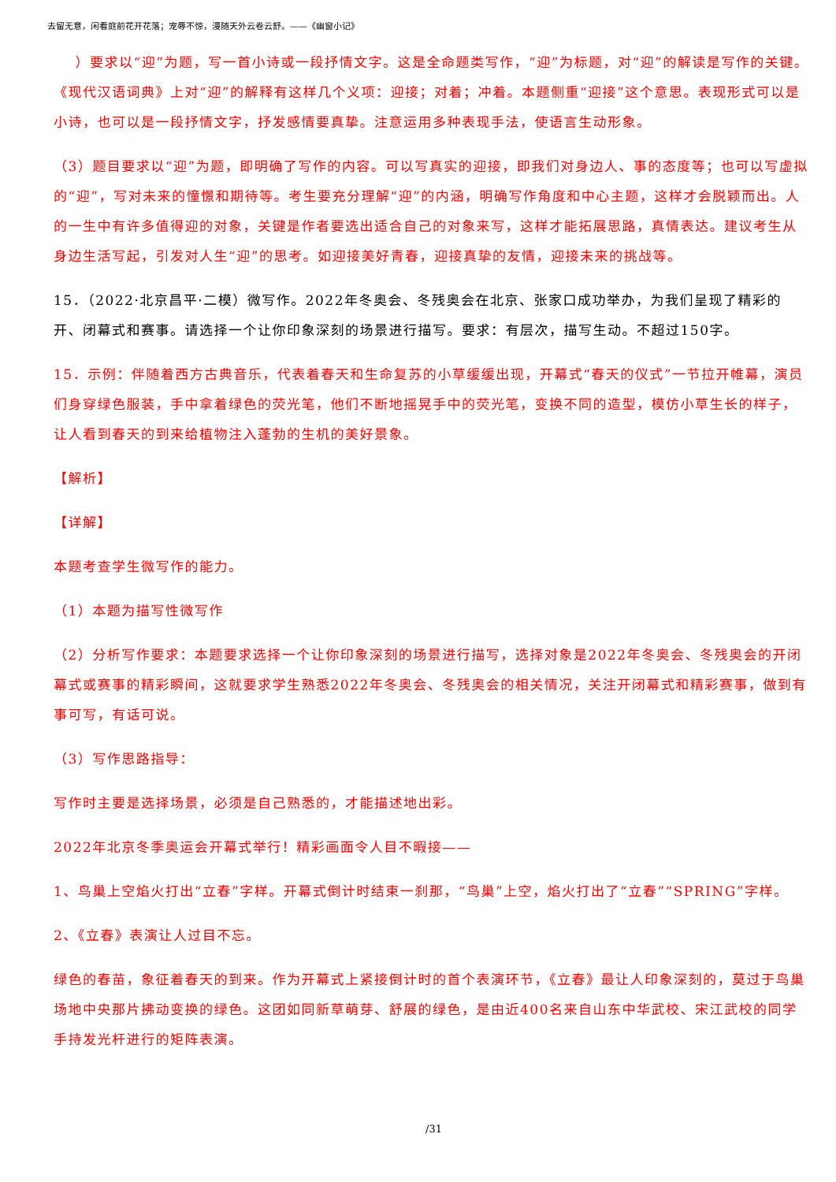去留无意，闲看庭前花开花落；宠辱不惊，漫随天外云卷云舒。——《幽窗小记》
）要求以“迎”为题，写一首小诗或一段抒情文字。这是全命题类写作，“迎”为标题，对“迎”的解读是写作的关键。《现代汉语词典》上对“迎”的解释有这样几个义项：迎接；对着；冲着。本题侧重“迎接”这个意思。表现形式可以是小诗，也可以是一段抒情文字，抒发感情要真挚。注意运用多种表现手法，使语言生动形象。
（3）题目要求以“迎”为题，即明确了写作的内容。可以写真实的迎接，即我们对身边人、事的态度等；也可以写虚拟的“迎”，写对未来的憧憬和期待等。考生要充分理解“迎”的内涵，明确写作角度和中心主题，这样才会脱颖而出。人的一生中有许多值得迎的对象，关键是作者要选出适合自己的对象来写，这样才能拓展思路，真情表达。建议考生从身边生活写起，引发对人生“迎”的思考。如迎接美好青春，迎接真挚的友情，迎接未来的挑战等。
15．（2022·北京昌平·二模）微写作。2022年冬奥会、冬残奥会在北京、张家口成功举办，为我们呈现了精彩的开、闭幕式和赛事。请选择一个让你印象深刻的场景进行描写。要求：有层次，描写生动。不超过150字。
15．示例：伴随着西方古典音乐，代表着春天和生命复苏的小草缓缓出现，开幕式“春天的仪式”一节拉开帷幕，演员们身穿绿色服装，手中拿着绿色的荧光笔，他们不断地摇晃手中的荧光笔，变换不同的造型，模仿小草生长的样子，让人看到春天的到来给植物注入蓬勃的生机的美好景象。
【解析】
【详解】
本题考查学生微写作的能力。
（1）本题为描写性微写作
（2）分析写作要求：本题要求选择一个让你印象深刻的场景进行描写，选择对象是2022年冬奥会、冬残奥会的开闭幕式或赛事的精彩瞬间，这就要求学生熟悉2022年冬奥会、冬残奥会的相关情况，关注开闭幕式和精彩赛事，做到有事可写，有话可说。
（3）写作思路指导：
写作时主要是选择场景，必须是自己熟悉的，才能描述地出彩。
2022年北京冬季奥运会开幕式举行！精彩画面令人目不暇接——
1、鸟巢上空焰火打出“立春”字样。开幕式倒计时结束一刹那，“鸟巢”上空，焰火打出了“立春”“SPRING”字样。
2、《立春》表演让人过目不忘。
绿色的春苗，象征着春天的到来。作为开幕式上紧接倒计时的首个表演环节，《立春》最让人印象深刻的，莫过于鸟巢场地中央那片拂动变换的绿色。这团如同新草萌芽、舒展的绿色，是由近400名来自山东中华武校、宋江武校的同学手持发光杆进行的矩阵表演。
/31